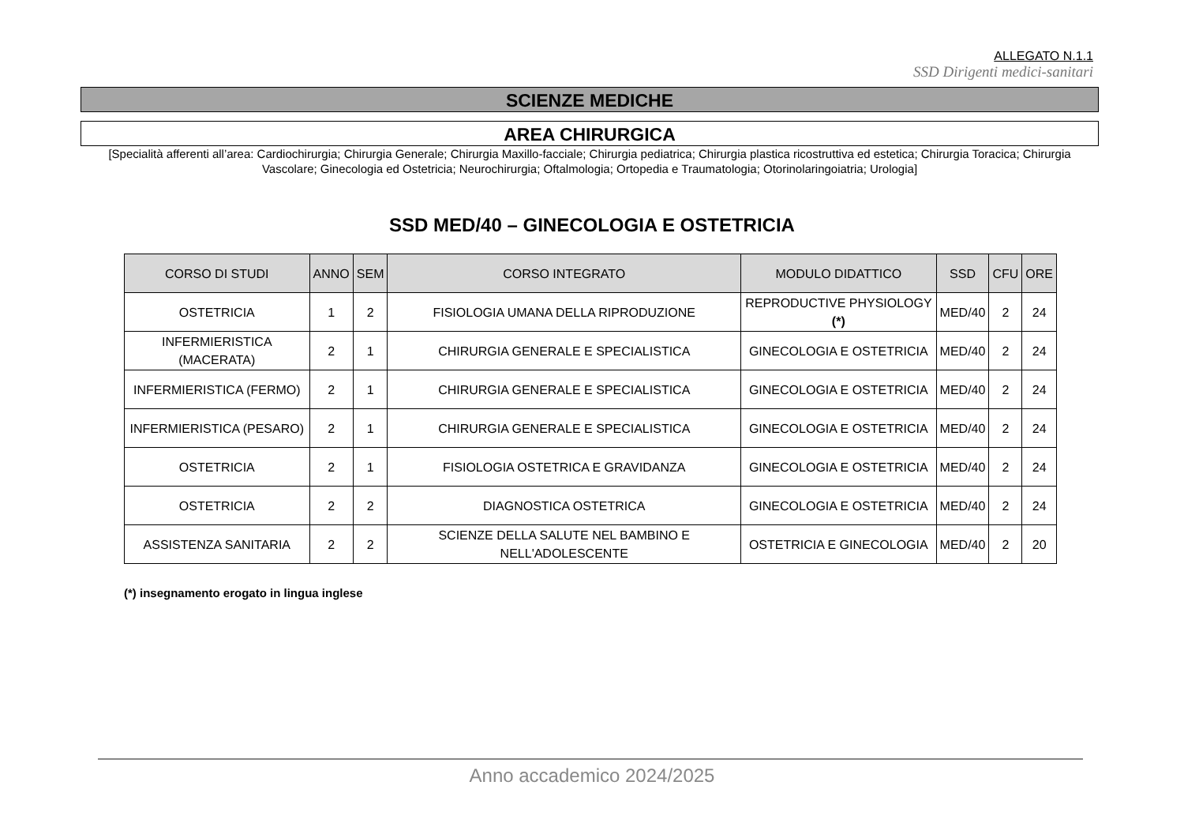ALLEGATO N.1.1
SSD Dirigenti medici-sanitari
SCIENZE MEDICHE
AREA CHIRURGICA
[Specialità afferenti all’area: Cardiochirurgia; Chirurgia Generale; Chirurgia Maxillo-facciale; Chirurgia pediatrica; Chirurgia plastica ricostruttiva ed estetica; Chirurgia Toracica; Chirurgia Vascolare; Ginecologia ed Ostetricia; Neurochirurgia; Oftalmologia; Ortopedia e Traumatologia; Otorinolaringoiatria; Urologia]
SSD MED/40 – GINECOLOGIA E OSTETRICIA
| CORSO DI STUDI | ANNO | SEM | CORSO INTEGRATO | MODULO DIDATTICO | SSD | CFU | ORE |
| --- | --- | --- | --- | --- | --- | --- | --- |
| OSTETRICIA | 1 | 2 | FISIOLOGIA UMANA DELLA RIPRODUZIONE | REPRODUCTIVE PHYSIOLOGY (*) | MED/40 | 2 | 24 |
| INFERMIERISTICA (MACERATA) | 2 | 1 | CHIRURGIA GENERALE E SPECIALISTICA | GINECOLOGIA E OSTETRICIA | MED/40 | 2 | 24 |
| INFERMIERISTICA (FERMO) | 2 | 1 | CHIRURGIA GENERALE E SPECIALISTICA | GINECOLOGIA E OSTETRICIA | MED/40 | 2 | 24 |
| INFERMIERISTICA (PESARO) | 2 | 1 | CHIRURGIA GENERALE E SPECIALISTICA | GINECOLOGIA E OSTETRICIA | MED/40 | 2 | 24 |
| OSTETRICIA | 2 | 1 | FISIOLOGIA OSTETRICA E GRAVIDANZA | GINECOLOGIA E OSTETRICIA | MED/40 | 2 | 24 |
| OSTETRICIA | 2 | 2 | DIAGNOSTICA OSTETRICA | GINECOLOGIA E OSTETRICIA | MED/40 | 2 | 24 |
| ASSISTENZA SANITARIA | 2 | 2 | SCIENZE DELLA SALUTE NEL BAMBINO E NELL'ADOLESCENTE | OSTETRICIA E GINECOLOGIA | MED/40 | 2 | 20 |
(*) insegnamento erogato in lingua inglese
Anno accademico 2024/2025